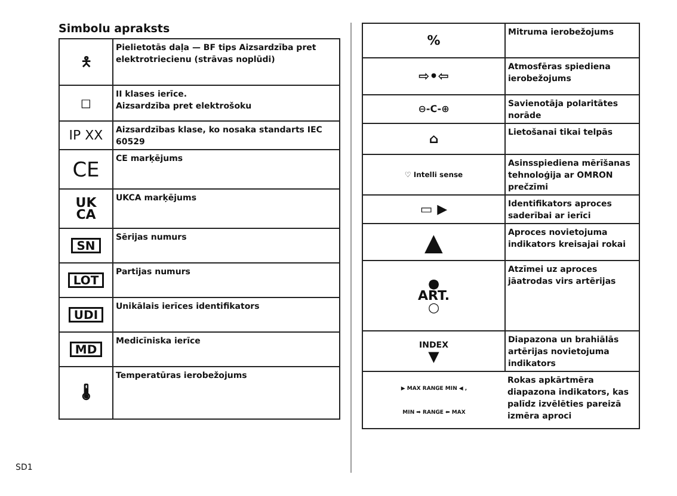Simbolu apraksts
| 🯅 | Pielietotās daļa — BF tips Aizsardzība pret elektrotriecienu (strāvas noplūdi) |
| ◻ | II klases ierīce. Aizsardzība pret elektrošoku |
| IP XX | Aizsardzības klase, ko nosaka standarts IEC 60529 |
| CE | CE marķējums |
| UK CA | UKCA marķējums |
| SN | Sērijas numurs |
| LOT | Partijas numurs |
| UDI | Unikālais ierīces identifikators |
| MD | Medicīniska ierīce |
| 🌡 | Temperatūras ierobežojums |
| % | Mitruma ierobežojums |
| ⇨•⇦ | Atmosfēras spiediena ierobežojums |
| ⊖-C-⊕ | Savienotāja polaritātes norāde |
| ⌂ | Lietošanai tikai telpās |
| ♡ Intelli sense | Asinsspiediena mērīšanas tehnoloģija ar OMRON prečzīmi |
| ▭ ▶ | Identifikators aproces saderībai ar ierīci |
| ▲ | Aproces novietojuma indikators kreisajai rokai |
| ● ART. ○ | Atzīmei uz aproces jāatrodas virs artērijas |
| INDEX ▼ | Diapazona un brahiālās artērijas novietojuma indikators |
| ▶ MAX RANGE MIN ◀ , MIN ➡ RANGE ⬅ MAX | Rokas apkārtmēra diapazona indikators, kas palīdz izvēlēties pareizā izmēra aproci |
SD1